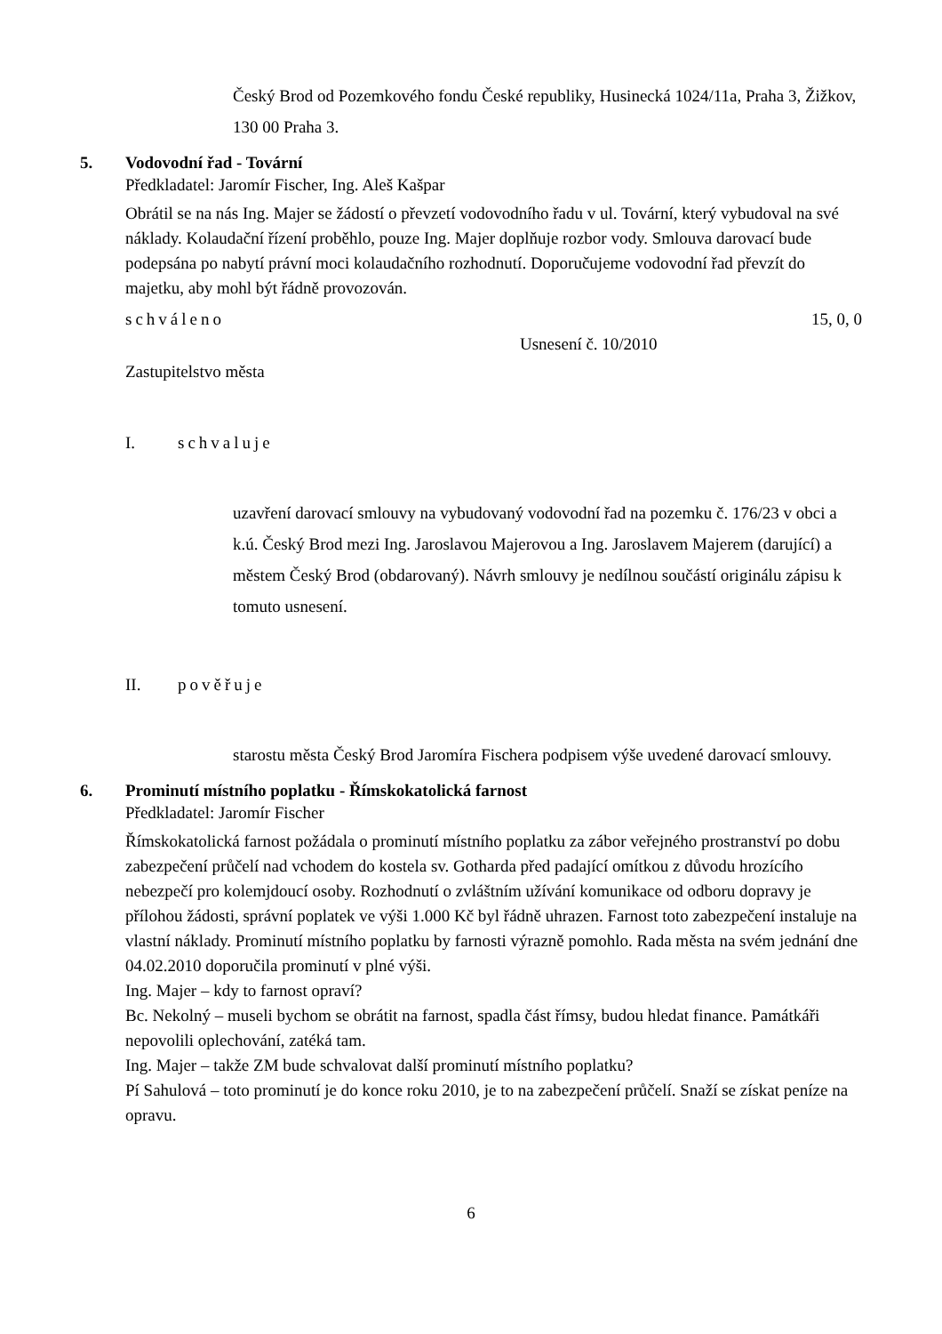Český Brod od Pozemkového fondu České republiky, Husinecká 1024/11a, Praha 3, Žižkov, 130 00 Praha 3.
5. Vodovodní řad - Tovární
Předkladatel: Jaromír Fischer, Ing. Aleš Kašpar
Obrátil se na nás Ing. Majer se žádostí o převzetí vodovodního řadu v ul. Tovární, který vybudoval na své náklady. Kolaudační řízení proběhlo, pouze Ing. Majer doplňuje rozbor vody. Smlouva darovací bude podepsána po nabytí právní moci kolaudačního rozhodnutí. Doporučujeme vodovodní řad převzít do majetku, aby mohl být řádně provozován.
schváleno 15, 0, 0
Usnesení č. 10/2010
Zastupitelstvo města
I. schvaluje
uzavření darovací smlouvy na vybudovaný vodovodní řad na pozemku č. 176/23 v obci a k.ú. Český Brod mezi Ing. Jaroslavou Majerovou a Ing. Jaroslavem Majerem (darující) a městem Český Brod (obdarovaný). Návrh smlouvy je nedílnou součástí originálu zápisu k tomuto usnesení.
II. pověřuje
starostu města Český Brod Jaromíra Fischera podpisem výše uvedené darovací smlouvy.
6. Prominutí místního poplatku - Římskokatolická farnost
Předkladatel: Jaromír Fischer
Římskokatolická farnost požádala o prominutí místního poplatku za zábor veřejného prostranství po dobu zabezpečení průčelí nad vchodem do kostela sv. Gotharda před padající omítkou z důvodu hrozícího nebezpečí pro kolemjdoucí osoby. Rozhodnutí o zvláštním užívání komunikace od odboru dopravy je přílohou žádosti, správní poplatek ve výši 1.000 Kč byl řádně uhrazen. Farnost toto zabezpečení instaluje na vlastní náklady. Prominutí místního poplatku by farnosti výrazně pomohlo. Rada města na svém jednání dne 04.02.2010 doporučila prominutí v plné výši.
Ing. Majer – kdy to farnost opraví?
Bc. Nekolný – museli bychom se obrátit na farnost, spadla část římsy, budou hledat finance. Památkáři nepovolili oplechování, zatéká tam.
Ing. Majer – takže ZM bude schvalovat další prominutí místního poplatku?
Pí Sahulová – toto prominutí je do konce roku 2010, je to na zabezpečení průčelí. Snaží se získat peníze na opravu.
6